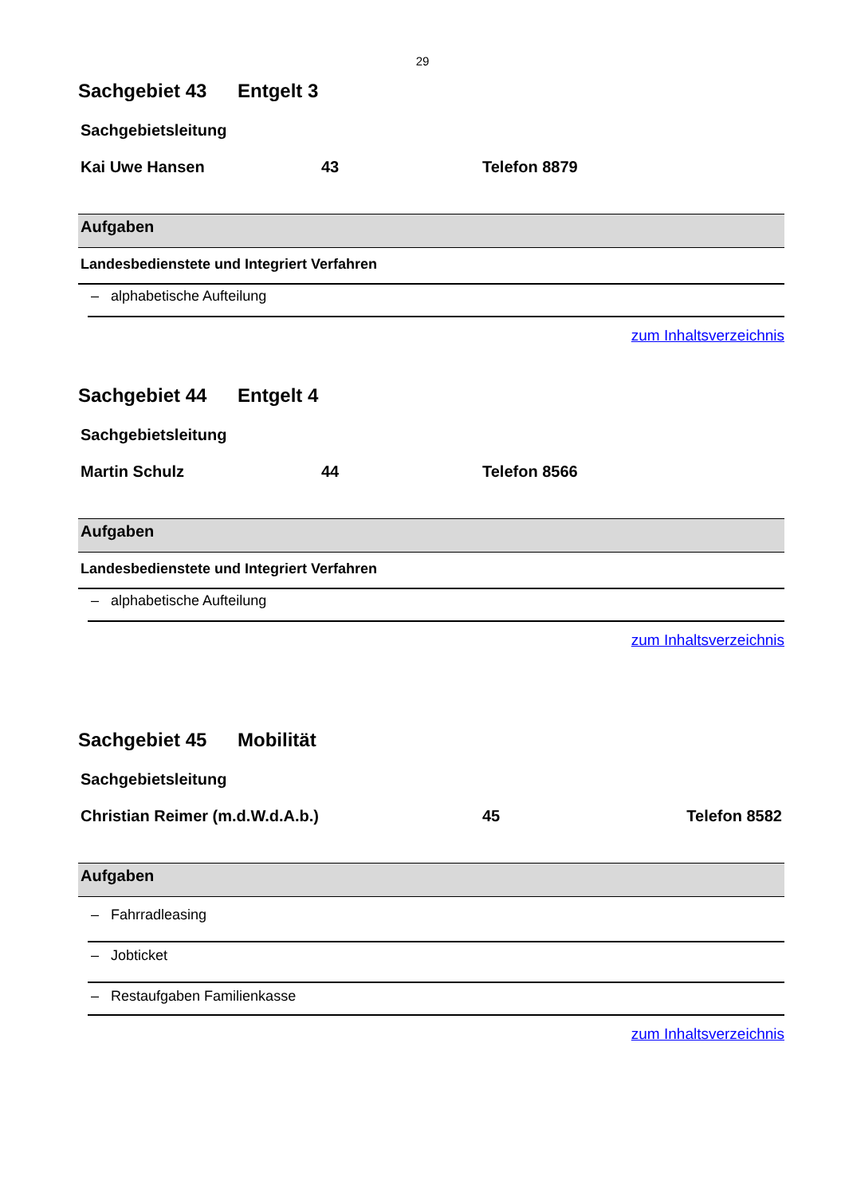29
Sachgebiet 43 Entgelt 3
Sachgebietsleitung
Kai Uwe Hansen 43 Telefon 8879
| Aufgaben |
| --- |
| Landesbedienstete und Integriert Verfahren |
– alphabetische Aufteilung
zum Inhaltsverzeichnis
Sachgebiet 44 Entgelt 4
Sachgebietsleitung
Martin Schulz 44 Telefon 8566
| Aufgaben |
| --- |
| Landesbedienstete und Integriert Verfahren |
– alphabetische Aufteilung
zum Inhaltsverzeichnis
Sachgebiet 45 Mobilität
Sachgebietsleitung
Christian Reimer (m.d.W.d.A.b.) 45 Telefon 8582
| Aufgaben |
| --- |
– Fahrradleasing
– Jobticket
– Restaufgaben Familienkasse
zum Inhaltsverzeichnis